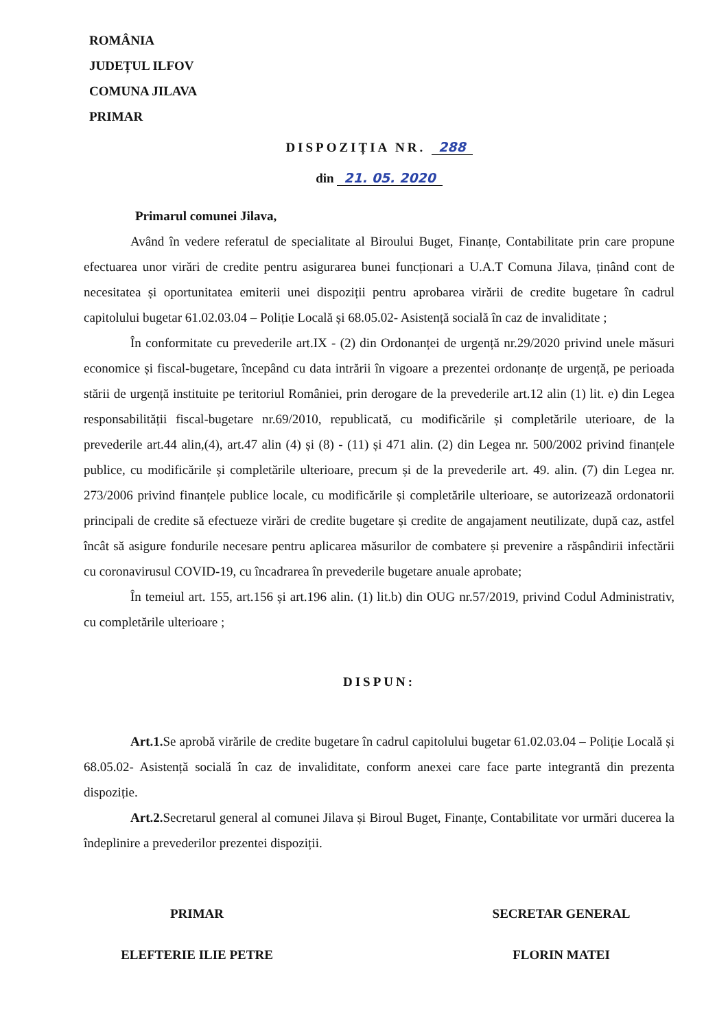ROMÂNIA
JUDEȚUL ILFOV
COMUNA JILAVA
PRIMAR
DISPOZIȚIA NR. 288
din 21. 05. 2020
Primarul comunei Jilava,
Având în vedere referatul de specialitate al Biroului Buget, Finanțe, Contabilitate prin care propune efectuarea unor virări de credite pentru asigurarea bunei funcționari a U.A.T Comuna Jilava, ținând cont de necesitatea și oportunitatea emiterii unei dispoziții pentru aprobarea virării de credite bugetare în cadrul capitolului bugetar 61.02.03.04 – Poliție Locală și 68.05.02- Asistență socială în caz de invaliditate ;
În conformitate cu prevederile art.IX - (2) din Ordonanței de urgență nr.29/2020 privind unele măsuri economice și fiscal-bugetare, începând cu data intrării în vigoare a prezentei ordonanțe de urgență, pe perioada stării de urgență instituite pe teritoriul României, prin derogare de la prevederile art.12 alin (1) lit. e) din Legea responsabilității fiscal-bugetare nr.69/2010, republicată, cu modificările și completările uterioare, de la prevederile art.44 alin,(4), art.47 alin (4) și (8) - (11) și 471 alin. (2) din Legea nr. 500/2002 privind finanțele publice, cu modificările și completările ulterioare, precum și de la prevederile art. 49. alin. (7) din Legea nr. 273/2006 privind finanțele publice locale, cu modificările și completările ulterioare, se autorizează ordonatorii principali de credite să efectueze virări de credite bugetare și credite de angajament neutilizate, după caz, astfel încât să asigure fondurile necesare pentru aplicarea măsurilor de combatere și prevenire a răspândirii infectării cu coronavirusul COVID-19, cu încadrarea în prevederile bugetare anuale aprobate;
În temeiul art. 155, art.156 și art.196 alin. (1) lit.b) din OUG nr.57/2019, privind Codul Administrativ, cu completările ulterioare ;
DISPUN:
Art.1. Se aprobă virările de credite bugetare în cadrul capitolului bugetar 61.02.03.04 – Poliție Locală și 68.05.02- Asistență socială în caz de invaliditate, conform anexei care face parte integrantă din prezenta dispoziție.
Art.2. Secretarul general al comunei Jilava și Biroul Buget, Finanțe, Contabilitate vor urmări ducerea la îndeplinire a prevederilor prezentei dispoziții.
PRIMAR
ELEFTERIE ILIE PETRE
SECRETAR GENERAL
FLORIN MATEI